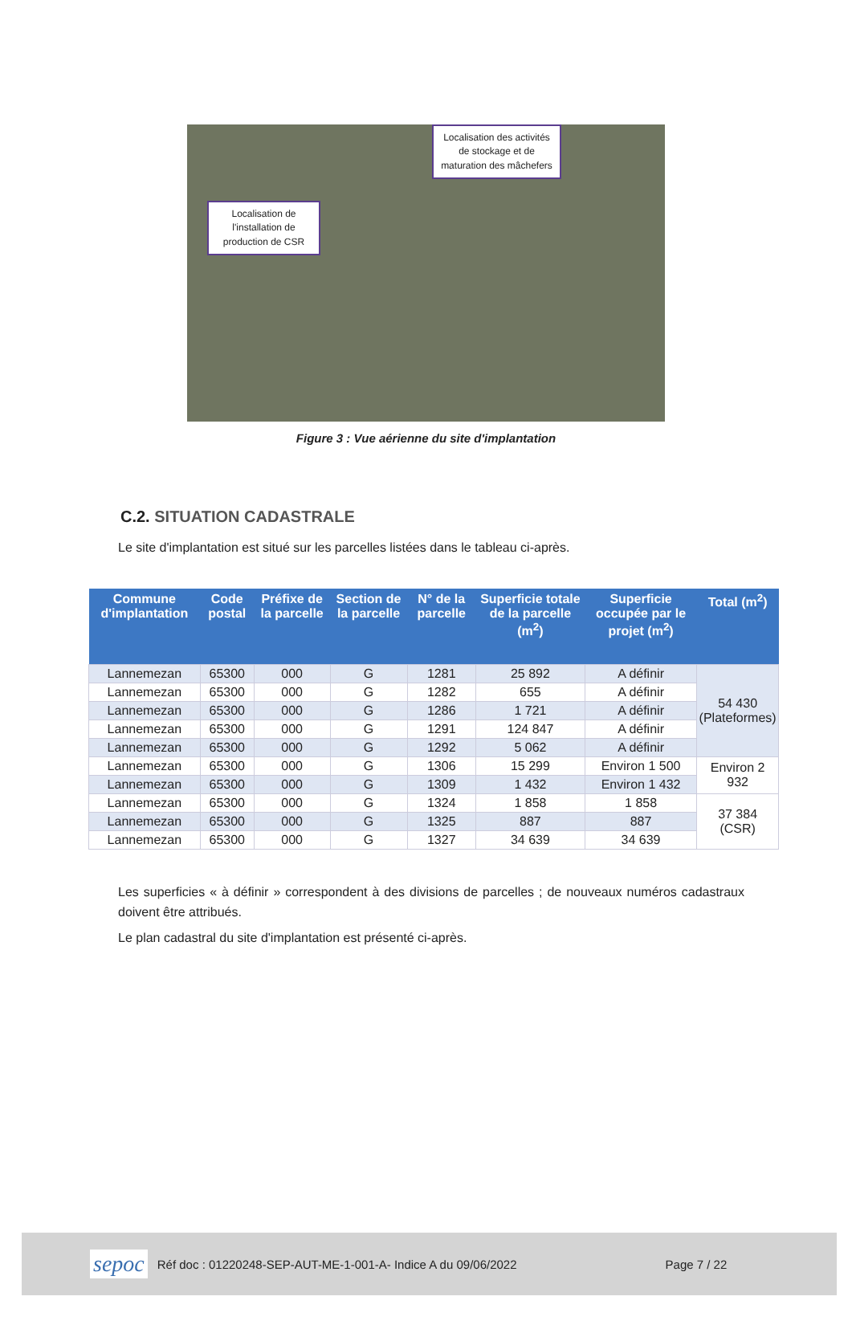Localisation des activités de stockage et de maturation des mâchefers
Localisation de l'installation de production de CSR
Figure 3 : Vue aérienne du site d'implantation
C.2. SITUATION CADASTRALE
Le site d'implantation est situé sur les parcelles listées dans le tableau ci-après.
| Commune d'implantation | Code postal | Préfixe de la parcelle | Section de la parcelle | N° de la parcelle | Superficie totale de la parcelle (m<sup>2</sup>) | Superficie occupée par le projet (m<sup>2</sup>) | Total (m<sup>2</sup>) |
| --- | --- | --- | --- | --- | --- | --- | --- |
| Lannemezan | 65300 | 000 | G | 1281 | 25 892 | A définir | 54 430 (Plateformes) |
| Lannemezan | 65300 | 000 | G | 1282 | 655 | A définir | |
| Lannemezan | 65300 | 000 | G | 1286 | 1 721 | A définir | |
| Lannemezan | 65300 | 000 | G | 1291 | 124 847 | A définir | |
| Lannemezan | 65300 | 000 | G | 1292 | 5 062 | A définir | |
| Lannemezan | 65300 | 000 | G | 1306 | 15 299 | Environ 1 500 | Environ 2 932 |
| Lannemezan | 65300 | 000 | G | 1309 | 1 432 | Environ 1 432 | |
| Lannemezan | 65300 | 000 | G | 1324 | 1 858 | 1 858 | 37 384 (CSR) |
| Lannemezan | 65300 | 000 | G | 1325 | 887 | 887 | |
| Lannemezan | 65300 | 000 | G | 1327 | 34 639 | 34 639 | |
Les superficies « à définir » correspondent à des divisions de parcelles ; de nouveaux numéros cadastraux doivent être attribués.
Le plan cadastral du site d'implantation est présenté ci-après.
sepoc Réf doc : 01220248-SEP-AUT-ME-1-001-A- Indice A du 09/06/2022 Page 7 / 22